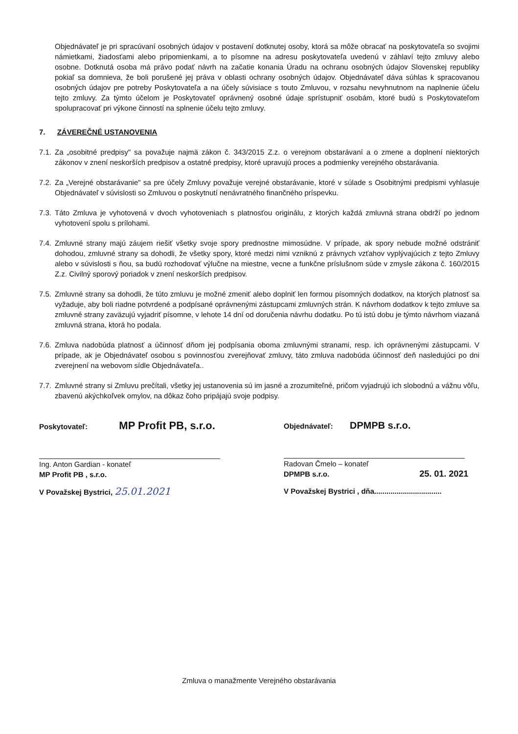Objednávateľ je pri spracúvaní osobných údajov v postavení dotknutej osoby, ktorá sa môže obracať na poskytovateľa so svojimi námietkami, žiadosťami alebo pripomienkami, a to písomne na adresu poskytovateľa uvedenú v záhlaví tejto zmluvy alebo osobne. Dotknutá osoba má právo podať návrh na začatie konania Úradu na ochranu osobných údajov Slovenskej republiky pokiaľ sa domnieva, že boli porušené jej práva v oblasti ochrany osobných údajov. Objednávateľ dáva súhlas k spracovanou osobných údajov pre potreby Poskytovateľa a na účely súvisiace s touto Zmluvou, v rozsahu nevyhnutnom na naplnenie účelu tejto zmluvy. Za týmto účelom je Poskytovateľ oprávnený osobné údaje sprístupniť osobám, ktoré budú s Poskytovateľom spolupracovať pri výkone činností na splnenie účelu tejto zmluvy.
7. ZÁVEREČNÉ USTANOVENIA
7.1.
Za „osobitné predpisy" sa považuje najmä zákon č. 343/2015 Z.z. o verejnom obstarávaní a o zmene a doplnení niektorých zákonov v znení neskorších predpisov a ostatné predpisy, ktoré upravujú proces a podmienky verejného obstarávania.
7.2.
Za „Verejné obstarávanie" sa pre účely Zmluvy považuje verejné obstarávanie, ktoré v súlade s Osobitnými predpismi vyhlasuje Objednávateľ v súvislosti so Zmluvou o poskytnutí nenávratného finančného príspevku.
7.3.
Táto Zmluva je vyhotovená v dvoch vyhotoveniach s platnosťou originálu, z ktorých každá zmluvná strana obdrží po jednom vyhotovení spolu s prílohami.
7.4.
Zmluvné strany majú záujem riešiť všetky svoje spory prednostne mimosúdne. V prípade, ak spory nebude možné odstrániť dohodou, zmluvné strany sa dohodli, že všetky spory, ktoré medzi nimi vzniknú z právnych vzťahov vyplývajúcich z tejto Zmluvy alebo v súvislosti s ňou, sa budú rozhodovať výlučne na miestne, vecne a funkčne príslušnom súde v zmysle zákona č. 160/2015 Z.z. Civilný sporový poriadok v znení neskorších predpisov.
7.5.
Zmluvné strany sa dohodli, že túto zmluvu je možné zmeniť alebo doplniť len formou písomných dodatkov, na ktorých platnosť sa vyžaduje, aby boli riadne potvrdené a podpísané oprávnenými zástupcami zmluvných strán. K návrhom dodatkov k tejto zmluve sa zmluvné strany zaväzujú vyjadriť písomne, v lehote 14 dní od doručenia návrhu dodatku. Po tú istú dobu je týmto návrhom viazaná zmluvná strana, ktorá ho podala.
7.6.
Zmluva nadobúda platnosť a účinnosť dňom jej podpísania oboma zmluvnými stranami, resp. ich oprávnenými zástupcami. V prípade, ak je Objednávateľ osobou s povinnosťou zverejňovať zmluvy, táto zmluva nadobúda účinnosť deň nasledujúci po dni zverejnení na webovom sídle Objednávateľa..
7.7.
Zmluvné strany si Zmluvu prečítali, všetky jej ustanovenia sú im jasné a zrozumiteľné, pričom vyjadrujú ich slobodnú a vážnu vôľu, zbavenú akýchkoľvek omylov, na dôkaz čoho pripájajú svoje podpisy.
Poskytovateľ: MP Profit PB, s.r.o.
Ing. Anton Gardian - konateľ
MP Profit PB , s.r.o.
V Považskej Bystrici, 25.01.2021
Objednávateľ: DPMPB s.r.o.
Radovan Čmelo – konateľ
DPMPB s.r.o. 25. 01. 2021
V Považskej Bystrici , dňa.................................
Zmluva o manažmente Verejného obstarávania